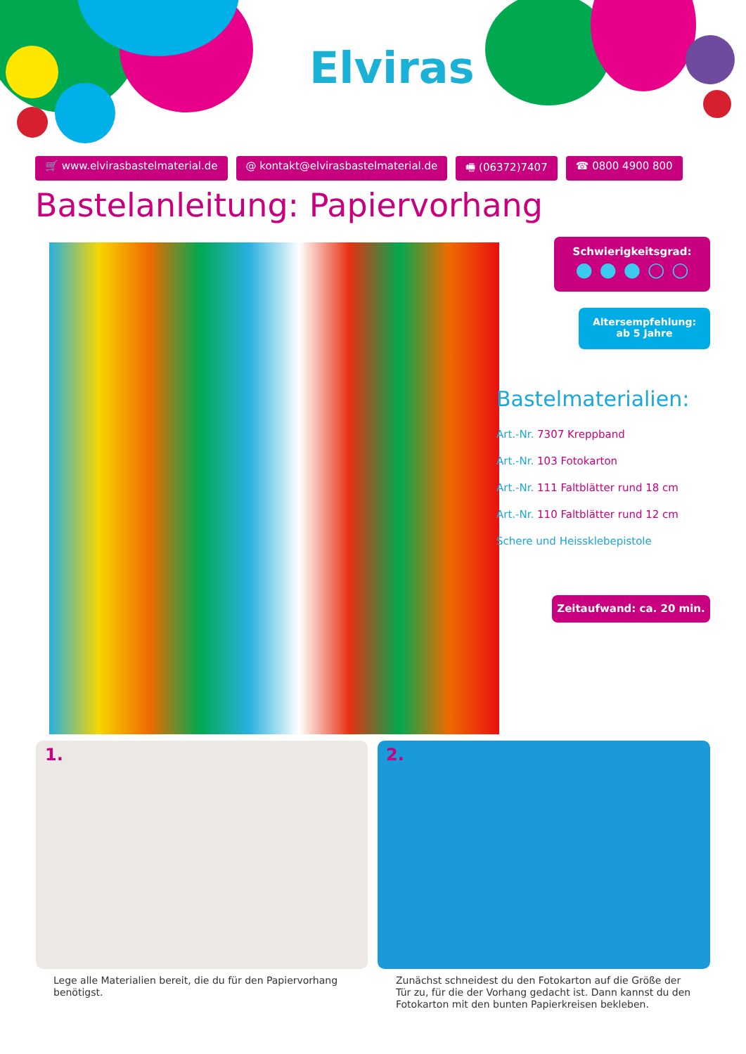Elviras
🛒 www.elvirasbastelmaterial.de @ kontakt@elvirasbastelmaterial.de 🖷 (06372)7407 ☎ 0800 4900 800
Bastelanleitung: Papiervorhang
Schwierigkeitsgrad:
● ● ● ○ ○
Altersempfehlung:
ab 5 Jahre
Bastelmaterialien:
Art.-Nr. 7307 Kreppband
Art.-Nr. 103 Fotokarton
Art.-Nr. 111 Faltblätter rund 18 cm
Art.-Nr. 110 Faltblätter rund 12 cm
Schere und Heissklebepistole
Zeitaufwand: ca. 20 min.
1. 2.
Lege alle Materialien bereit, die du für den Papiervorhang benötigst.
Zunächst schneidest du den Fotokarton auf die Größe der Tür zu, für die der Vorhang gedacht ist. Dann kannst du den Fotokarton mit den bunten Papierkreisen bekleben.